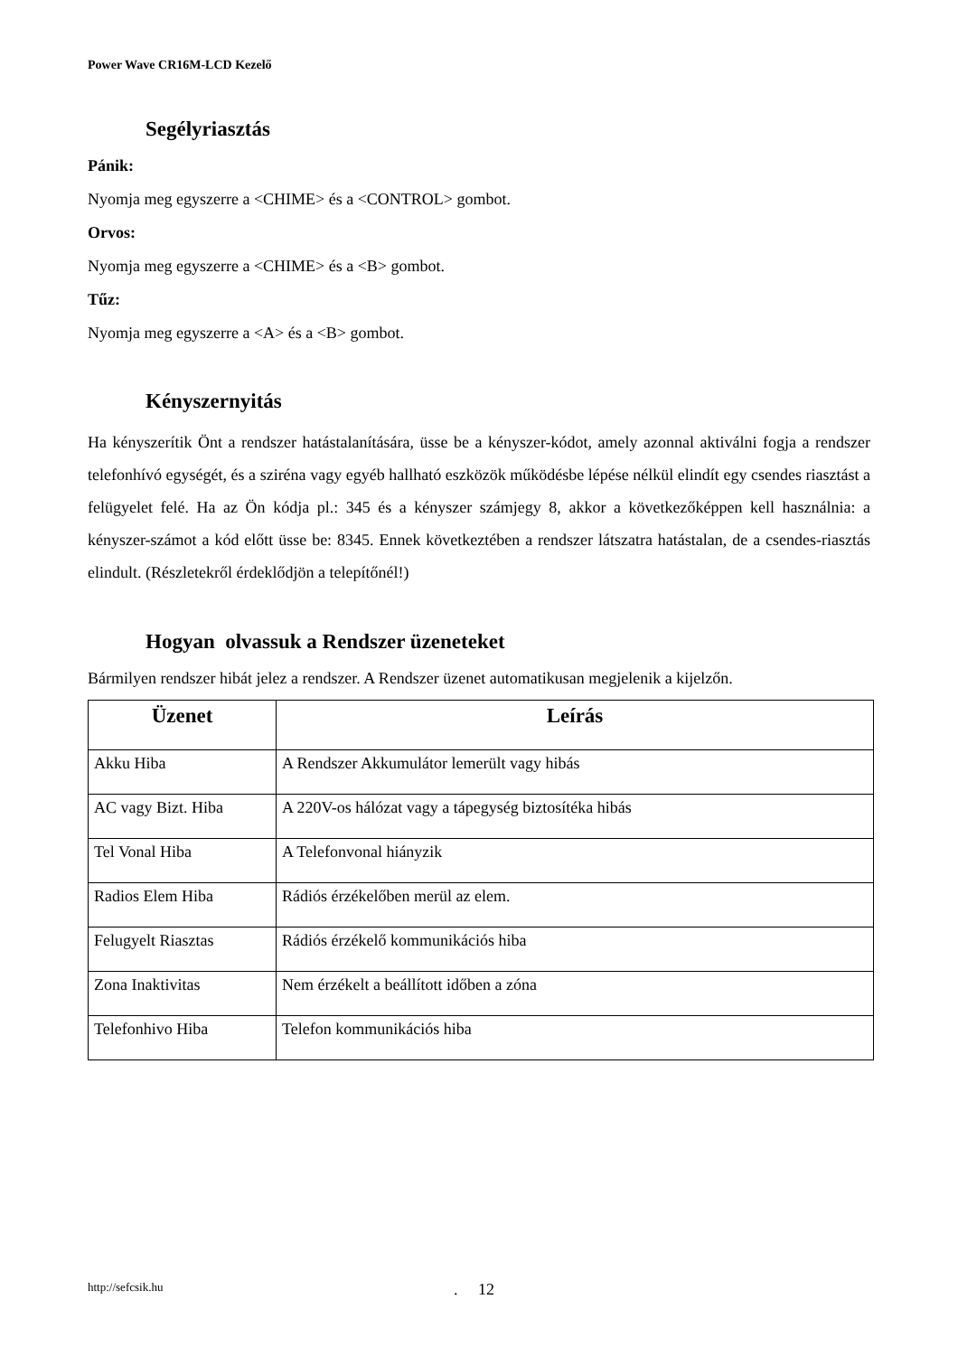Power Wave CR16M-LCD Kezelő
Segélyriasztás
Pánik:
Nyomja meg egyszerre a <CHIME> és a <CONTROL> gombot.
Orvos:
Nyomja meg egyszerre a <CHIME> és a <B> gombot.
Tűz:
Nyomja meg egyszerre a <A> és a <B> gombot.
Kényszernyitás
Ha kényszerítik Önt a rendszer hatástalanítására, üsse be a kényszer-kódot, amely azonnal aktiválni fogja a rendszer telefonhívó egységét, és a sziréna vagy egyéb hallható eszközök működésbe lépése nélkül elindít egy csendes riasztást a felügyelet felé. Ha az Ön kódja pl.: 345 és a kényszer számjegy 8, akkor a következőképpen kell használnia: a kényszer-számot a kód előtt üsse be: 8345. Ennek következtében a rendszer látszatra hatástalan, de a csendes-riasztás elindult. (Részletekről érdeklődjön a telepítőnél!)
Hogyan olvassuk a Rendszer üzeneteket
Bármilyen rendszer hibát jelez a rendszer. A Rendszer üzenet automatikusan megjelenik a kijelzőn.
| Üzenet | Leírás |
| --- | --- |
| Akku Hiba | A Rendszer Akkumulátor lemerült vagy hibás |
| AC vagy Bizt. Hiba | A 220V-os hálózat vagy a tápegység biztosítéka hibás |
| Tel Vonal Hiba | A Telefonvonal hiányzik |
| Radios Elem Hiba | Rádiós érzékelőben merül az elem. |
| Felugyelt Riasztas | Rádiós érzékelő kommunikációs hiba |
| Zona Inaktivitas | Nem érzékelt a beállított időben a zóna |
| Telefonhivo Hiba | Telefon kommunikációs hiba |
http://sefcsik.hu . 12